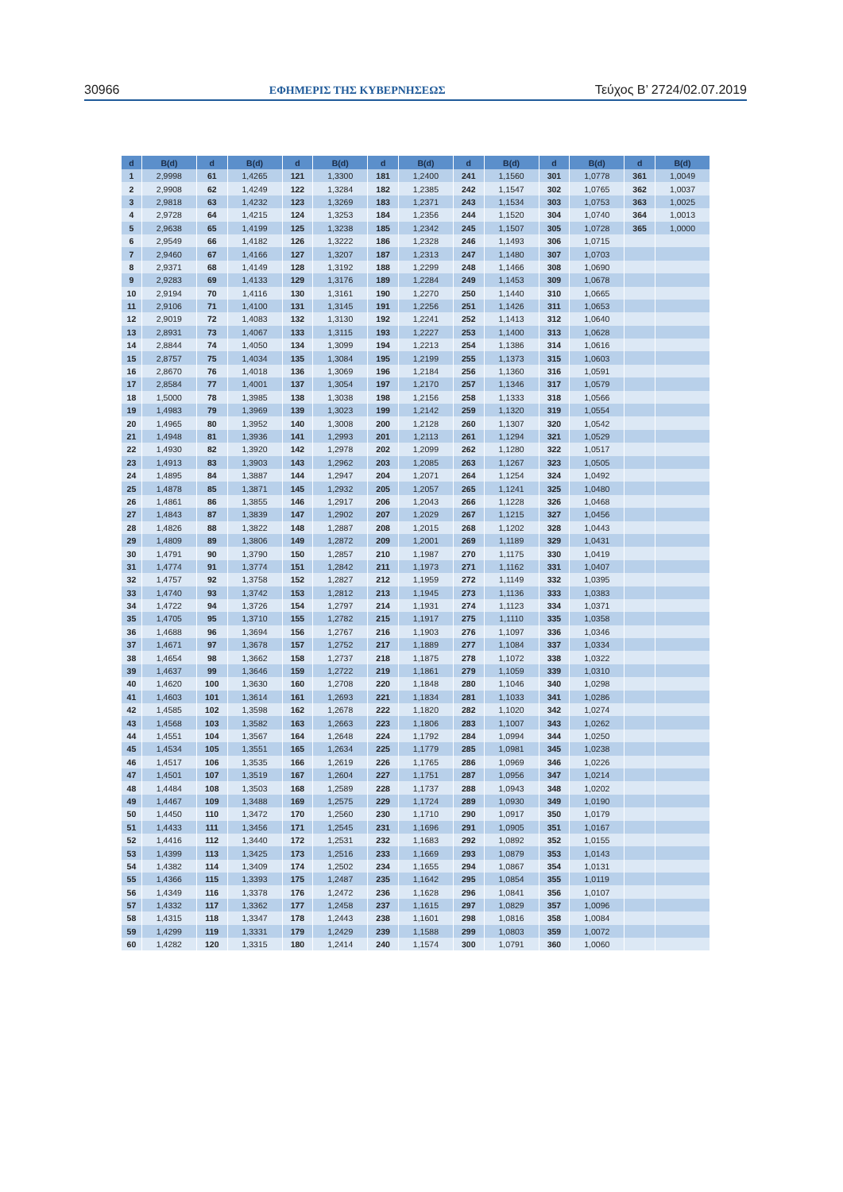30966 ΕΦΗΜΕΡΙΣ ΤΗΣ ΚΥΒΕΡΝΗΣΕΩΣ Τεύχος Β’ 2724/02.07.2019
| d | B(d) | d | B(d) | d | B(d) | d | B(d) | d | B(d) | d | B(d) | d | B(d) |
| --- | --- | --- | --- | --- | --- | --- | --- | --- | --- | --- | --- | --- | --- |
| 1 | 2,9998 | 61 | 1,4265 | 121 | 1,3300 | 181 | 1,2400 | 241 | 1,1560 | 301 | 1,0778 | 361 | 1,0049 |
| 2 | 2,9908 | 62 | 1,4249 | 122 | 1,3284 | 182 | 1,2385 | 242 | 1,1547 | 302 | 1,0765 | 362 | 1,0037 |
| 3 | 2,9818 | 63 | 1,4232 | 123 | 1,3269 | 183 | 1,2371 | 243 | 1,1534 | 303 | 1,0753 | 363 | 1,0025 |
| 4 | 2,9728 | 64 | 1,4215 | 124 | 1,3253 | 184 | 1,2356 | 244 | 1,1520 | 304 | 1,0740 | 364 | 1,0013 |
| 5 | 2,9638 | 65 | 1,4199 | 125 | 1,3238 | 185 | 1,2342 | 245 | 1,1507 | 305 | 1,0728 | 365 | 1,0000 |
| 6 | 2,9549 | 66 | 1,4182 | 126 | 1,3222 | 186 | 1,2328 | 246 | 1,1493 | 306 | 1,0715 | | |
| 7 | 2,9460 | 67 | 1,4166 | 127 | 1,3207 | 187 | 1,2313 | 247 | 1,1480 | 307 | 1,0703 | | |
| 8 | 2,9371 | 68 | 1,4149 | 128 | 1,3192 | 188 | 1,2299 | 248 | 1,1466 | 308 | 1,0690 | | |
| 9 | 2,9283 | 69 | 1,4133 | 129 | 1,3176 | 189 | 1,2284 | 249 | 1,1453 | 309 | 1,0678 | | |
| 10 | 2,9194 | 70 | 1,4116 | 130 | 1,3161 | 190 | 1,2270 | 250 | 1,1440 | 310 | 1,0665 | | |
| 11 | 2,9106 | 71 | 1,4100 | 131 | 1,3145 | 191 | 1,2256 | 251 | 1,1426 | 311 | 1,0653 | | |
| 12 | 2,9019 | 72 | 1,4083 | 132 | 1,3130 | 192 | 1,2241 | 252 | 1,1413 | 312 | 1,0640 | | |
| 13 | 2,8931 | 73 | 1,4067 | 133 | 1,3115 | 193 | 1,2227 | 253 | 1,1400 | 313 | 1,0628 | | |
| 14 | 2,8844 | 74 | 1,4050 | 134 | 1,3099 | 194 | 1,2213 | 254 | 1,1386 | 314 | 1,0616 | | |
| 15 | 2,8757 | 75 | 1,4034 | 135 | 1,3084 | 195 | 1,2199 | 255 | 1,1373 | 315 | 1,0603 | | |
| 16 | 2,8670 | 76 | 1,4018 | 136 | 1,3069 | 196 | 1,2184 | 256 | 1,1360 | 316 | 1,0591 | | |
| 17 | 2,8584 | 77 | 1,4001 | 137 | 1,3054 | 197 | 1,2170 | 257 | 1,1346 | 317 | 1,0579 | | |
| 18 | 1,5000 | 78 | 1,3985 | 138 | 1,3038 | 198 | 1,2156 | 258 | 1,1333 | 318 | 1,0566 | | |
| 19 | 1,4983 | 79 | 1,3969 | 139 | 1,3023 | 199 | 1,2142 | 259 | 1,1320 | 319 | 1,0554 | | |
| 20 | 1,4965 | 80 | 1,3952 | 140 | 1,3008 | 200 | 1,2128 | 260 | 1,1307 | 320 | 1,0542 | | |
| 21 | 1,4948 | 81 | 1,3936 | 141 | 1,2993 | 201 | 1,2113 | 261 | 1,1294 | 321 | 1,0529 | | |
| 22 | 1,4930 | 82 | 1,3920 | 142 | 1,2978 | 202 | 1,2099 | 262 | 1,1280 | 322 | 1,0517 | | |
| 23 | 1,4913 | 83 | 1,3903 | 143 | 1,2962 | 203 | 1,2085 | 263 | 1,1267 | 323 | 1,0505 | | |
| 24 | 1,4895 | 84 | 1,3887 | 144 | 1,2947 | 204 | 1,2071 | 264 | 1,1254 | 324 | 1,0492 | | |
| 25 | 1,4878 | 85 | 1,3871 | 145 | 1,2932 | 205 | 1,2057 | 265 | 1,1241 | 325 | 1,0480 | | |
| 26 | 1,4861 | 86 | 1,3855 | 146 | 1,2917 | 206 | 1,2043 | 266 | 1,1228 | 326 | 1,0468 | | |
| 27 | 1,4843 | 87 | 1,3839 | 147 | 1,2902 | 207 | 1,2029 | 267 | 1,1215 | 327 | 1,0456 | | |
| 28 | 1,4826 | 88 | 1,3822 | 148 | 1,2887 | 208 | 1,2015 | 268 | 1,1202 | 328 | 1,0443 | | |
| 29 | 1,4809 | 89 | 1,3806 | 149 | 1,2872 | 209 | 1,2001 | 269 | 1,1189 | 329 | 1,0431 | | |
| 30 | 1,4791 | 90 | 1,3790 | 150 | 1,2857 | 210 | 1,1987 | 270 | 1,1175 | 330 | 1,0419 | | |
| 31 | 1,4774 | 91 | 1,3774 | 151 | 1,2842 | 211 | 1,1973 | 271 | 1,1162 | 331 | 1,0407 | | |
| 32 | 1,4757 | 92 | 1,3758 | 152 | 1,2827 | 212 | 1,1959 | 272 | 1,1149 | 332 | 1,0395 | | |
| 33 | 1,4740 | 93 | 1,3742 | 153 | 1,2812 | 213 | 1,1945 | 273 | 1,1136 | 333 | 1,0383 | | |
| 34 | 1,4722 | 94 | 1,3726 | 154 | 1,2797 | 214 | 1,1931 | 274 | 1,1123 | 334 | 1,0371 | | |
| 35 | 1,4705 | 95 | 1,3710 | 155 | 1,2782 | 215 | 1,1917 | 275 | 1,1110 | 335 | 1,0358 | | |
| 36 | 1,4688 | 96 | 1,3694 | 156 | 1,2767 | 216 | 1,1903 | 276 | 1,1097 | 336 | 1,0346 | | |
| 37 | 1,4671 | 97 | 1,3678 | 157 | 1,2752 | 217 | 1,1889 | 277 | 1,1084 | 337 | 1,0334 | | |
| 38 | 1,4654 | 98 | 1,3662 | 158 | 1,2737 | 218 | 1,1875 | 278 | 1,1072 | 338 | 1,0322 | | |
| 39 | 1,4637 | 99 | 1,3646 | 159 | 1,2722 | 219 | 1,1861 | 279 | 1,1059 | 339 | 1,0310 | | |
| 40 | 1,4620 | 100 | 1,3630 | 160 | 1,2708 | 220 | 1,1848 | 280 | 1,1046 | 340 | 1,0298 | | |
| 41 | 1,4603 | 101 | 1,3614 | 161 | 1,2693 | 221 | 1,1834 | 281 | 1,1033 | 341 | 1,0286 | | |
| 42 | 1,4585 | 102 | 1,3598 | 162 | 1,2678 | 222 | 1,1820 | 282 | 1,1020 | 342 | 1,0274 | | |
| 43 | 1,4568 | 103 | 1,3582 | 163 | 1,2663 | 223 | 1,1806 | 283 | 1,1007 | 343 | 1,0262 | | |
| 44 | 1,4551 | 104 | 1,3567 | 164 | 1,2648 | 224 | 1,1792 | 284 | 1,0994 | 344 | 1,0250 | | |
| 45 | 1,4534 | 105 | 1,3551 | 165 | 1,2634 | 225 | 1,1779 | 285 | 1,0981 | 345 | 1,0238 | | |
| 46 | 1,4517 | 106 | 1,3535 | 166 | 1,2619 | 226 | 1,1765 | 286 | 1,0969 | 346 | 1,0226 | | |
| 47 | 1,4501 | 107 | 1,3519 | 167 | 1,2604 | 227 | 1,1751 | 287 | 1,0956 | 347 | 1,0214 | | |
| 48 | 1,4484 | 108 | 1,3503 | 168 | 1,2589 | 228 | 1,1737 | 288 | 1,0943 | 348 | 1,0202 | | |
| 49 | 1,4467 | 109 | 1,3488 | 169 | 1,2575 | 229 | 1,1724 | 289 | 1,0930 | 349 | 1,0190 | | |
| 50 | 1,4450 | 110 | 1,3472 | 170 | 1,2560 | 230 | 1,1710 | 290 | 1,0917 | 350 | 1,0179 | | |
| 51 | 1,4433 | 111 | 1,3456 | 171 | 1,2545 | 231 | 1,1696 | 291 | 1,0905 | 351 | 1,0167 | | |
| 52 | 1,4416 | 112 | 1,3440 | 172 | 1,2531 | 232 | 1,1683 | 292 | 1,0892 | 352 | 1,0155 | | |
| 53 | 1,4399 | 113 | 1,3425 | 173 | 1,2516 | 233 | 1,1669 | 293 | 1,0879 | 353 | 1,0143 | | |
| 54 | 1,4382 | 114 | 1,3409 | 174 | 1,2502 | 234 | 1,1655 | 294 | 1,0867 | 354 | 1,0131 | | |
| 55 | 1,4366 | 115 | 1,3393 | 175 | 1,2487 | 235 | 1,1642 | 295 | 1,0854 | 355 | 1,0119 | | |
| 56 | 1,4349 | 116 | 1,3378 | 176 | 1,2472 | 236 | 1,1628 | 296 | 1,0841 | 356 | 1,0107 | | |
| 57 | 1,4332 | 117 | 1,3362 | 177 | 1,2458 | 237 | 1,1615 | 297 | 1,0829 | 357 | 1,0096 | | |
| 58 | 1,4315 | 118 | 1,3347 | 178 | 1,2443 | 238 | 1,1601 | 298 | 1,0816 | 358 | 1,0084 | | |
| 59 | 1,4299 | 119 | 1,3331 | 179 | 1,2429 | 239 | 1,1588 | 299 | 1,0803 | 359 | 1,0072 | | |
| 60 | 1,4282 | 120 | 1,3315 | 180 | 1,2414 | 240 | 1,1574 | 300 | 1,0791 | 360 | 1,0060 | | |